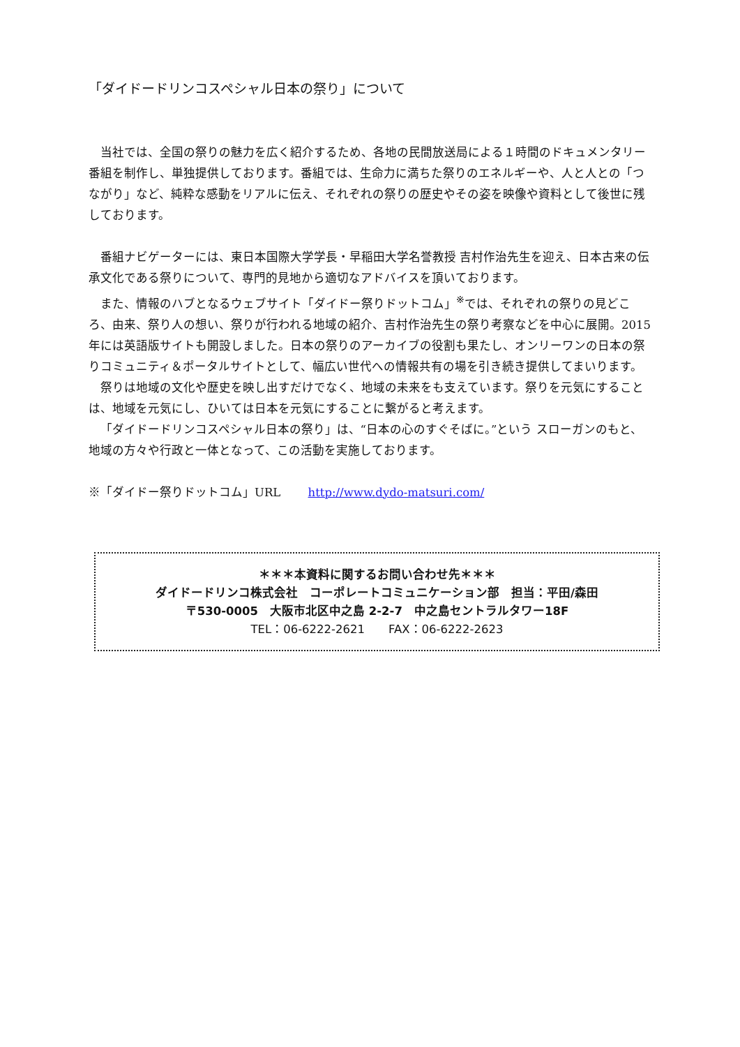「ダイドードリンコスペシャル日本の祭り」について
当社では、全国の祭りの魅力を広く紹介するため、各地の民間放送局による１時間のドキュメンタリー番組を制作し、単独提供しております。番組では、生命力に満ちた祭りのエネルギーや、人と人との「つながり」など、純粋な感動をリアルに伝え、それぞれの祭りの歴史やその姿を映像や資料として後世に残しております。
番組ナビゲーターには、東日本国際大学学長・早稲田大学名誉教授 吉村作治先生を迎え、日本古来の伝承文化である祭りについて、専門的見地から適切なアドバイスを頂いております。
また、情報のハブとなるウェブサイト「ダイドー祭りドットコム」<sup>※</sup>では、それぞれの祭りの見どころ、由来、祭り人の想い、祭りが行われる地域の紹介、吉村作治先生の祭り考察などを中心に展開。2015 年には英語版サイトも開設しました。日本の祭りのアーカイブの役割も果たし、オンリーワンの日本の祭りコミュニティ＆ポータルサイトとして、幅広い世代への情報共有の場を引き続き提供してまいります。
祭りは地域の文化や歴史を映し出すだけでなく、地域の未来をも支えています。祭りを元気にすることは、地域を元気にし、ひいては日本を元気にすることに繋がると考えます。
「ダイドードリンコスペシャル日本の祭り」は、“日本の心のすぐそばに。”という スローガンのもと、地域の方々や行政と一体となって、この活動を実施しております。
※「ダイドー祭りドットコム」URL　　 http://www.dydo-matsuri.com/
＊＊＊本資料に関するお問い合わせ先＊＊＊
ダイドードリンコ株式会社　コーポレートコミュニケーション部　担当：平田/森田
〒530-0005　大阪市北区中之島 2-2-7　中之島セントラルタワー18F
TEL：06-6222-2621　　FAX：06-6222-2623